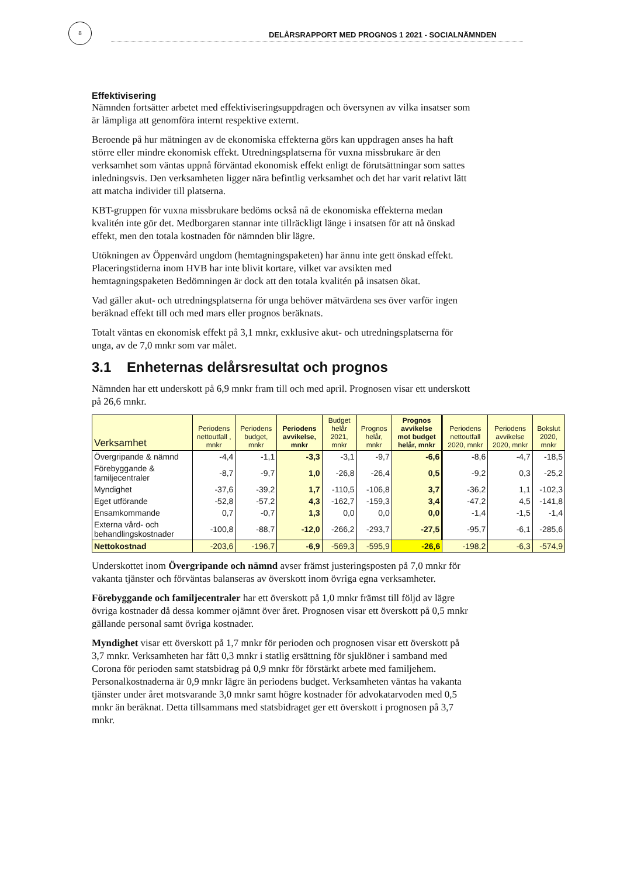8
DELÅRSRAPPORT MED PROGNOS 1 2021 - SOCIALNÄMNDEN
Effektivisering
Nämnden fortsätter arbetet med effektiviseringsuppdragen och översynen av vilka insatser som är lämpliga att genomföra internt respektive externt.
Beroende på hur mätningen av de ekonomiska effekterna görs kan uppdragen anses ha haft större eller mindre ekonomisk effekt. Utredningsplatserna för vuxna missbrukare är den verksamhet som väntas uppnå förväntad ekonomisk effekt enligt de förutsättningar som sattes inledningsvis. Den verksamheten ligger nära befintlig verksamhet och det har varit relativt lätt att matcha individer till platserna.
KBT-gruppen för vuxna missbrukare bedöms också nå de ekonomiska effekterna medan kvalitén inte gör det. Medborgaren stannar inte tillräckligt länge i insatsen för att nå önskad effekt, men den totala kostnaden för nämnden blir lägre.
Utökningen av Öppenvård ungdom (hemtagningspaketen) har ännu inte gett önskad effekt. Placeringstiderna inom HVB har inte blivit kortare, vilket var avsikten med hemtagningspaketen Bedömningen är dock att den totala kvalitén på insatsen ökat.
Vad gäller akut- och utredningsplatserna för unga behöver mätvärdena ses över varför ingen beräknad effekt till och med mars eller prognos beräknats.
Totalt väntas en ekonomisk effekt på 3,1 mnkr, exklusive akut- och utredningsplatserna för unga, av de 7,0 mnkr som var målet.
3.1 Enheternas delårsresultat och prognos
Nämnden har ett underskott på 6,9 mnkr fram till och med april. Prognosen visar ett underskott på 26,6 mnkr.
| Verksamhet | Periodens nettoutfall , mnkr | Periodens budget, mnkr | Periodens avvikelse, mnkr | Budget helår 2021, mnkr | Prognos helår, mnkr | Prognos avvikelse mot budget helår, mnkr | Periodens nettoutfall 2020, mnkr | Periodens avvikelse 2020, mnkr | Bokslut 2020, mnkr |
| --- | --- | --- | --- | --- | --- | --- | --- | --- | --- |
| Övergripande & nämnd | -4,4 | -1,1 | -3,3 | -3,1 | -9,7 | -6,6 | -8,6 | -4,7 | -18,5 |
| Förebyggande & familjecentraler | -8,7 | -9,7 | 1,0 | -26,8 | -26,4 | 0,5 | -9,2 | 0,3 | -25,2 |
| Myndighet | -37,6 | -39,2 | 1,7 | -110,5 | -106,8 | 3,7 | -36,2 | 1,1 | -102,3 |
| Eget utförande | -52,8 | -57,2 | 4,3 | -162,7 | -159,3 | 3,4 | -47,2 | 4,5 | -141,8 |
| Ensamkommande | 0,7 | -0,7 | 1,3 | 0,0 | 0,0 | 0,0 | -1,4 | -1,5 | -1,4 |
| Externa vård- och behandlingskostnader | -100,8 | -88,7 | -12,0 | -266,2 | -293,7 | -27,5 | -95,7 | -6,1 | -285,6 |
| Nettokostnad | -203,6 | -196,7 | -6,9 | -569,3 | -595,9 | -26,6 | -198,2 | -6,3 | -574,9 |
Underskottet inom Övergripande och nämnd avser främst justeringsposten på 7,0 mnkr för vakanta tjänster och förväntas balanseras av överskott inom övriga egna verksamheter.
Förebyggande och familjecentraler har ett överskott på 1,0 mnkr främst till följd av lägre övriga kostnader då dessa kommer ojämnt över året. Prognosen visar ett överskott på 0,5 mnkr gällande personal samt övriga kostnader.
Myndighet visar ett överskott på 1,7 mnkr för perioden och prognosen visar ett överskott på 3,7 mnkr. Verksamheten har fått 0,3 mnkr i statlig ersättning för sjuklöner i samband med Corona för perioden samt statsbidrag på 0,9 mnkr för förstärkt arbete med familjehem. Personalkostnaderna är 0,9 mnkr lägre än periodens budget. Verksamheten väntas ha vakanta tjänster under året motsvarande 3,0 mnkr samt högre kostnader för advokatarvoden med 0,5 mnkr än beräknat. Detta tillsammans med statsbidraget ger ett överskott i prognosen på 3,7 mnkr.